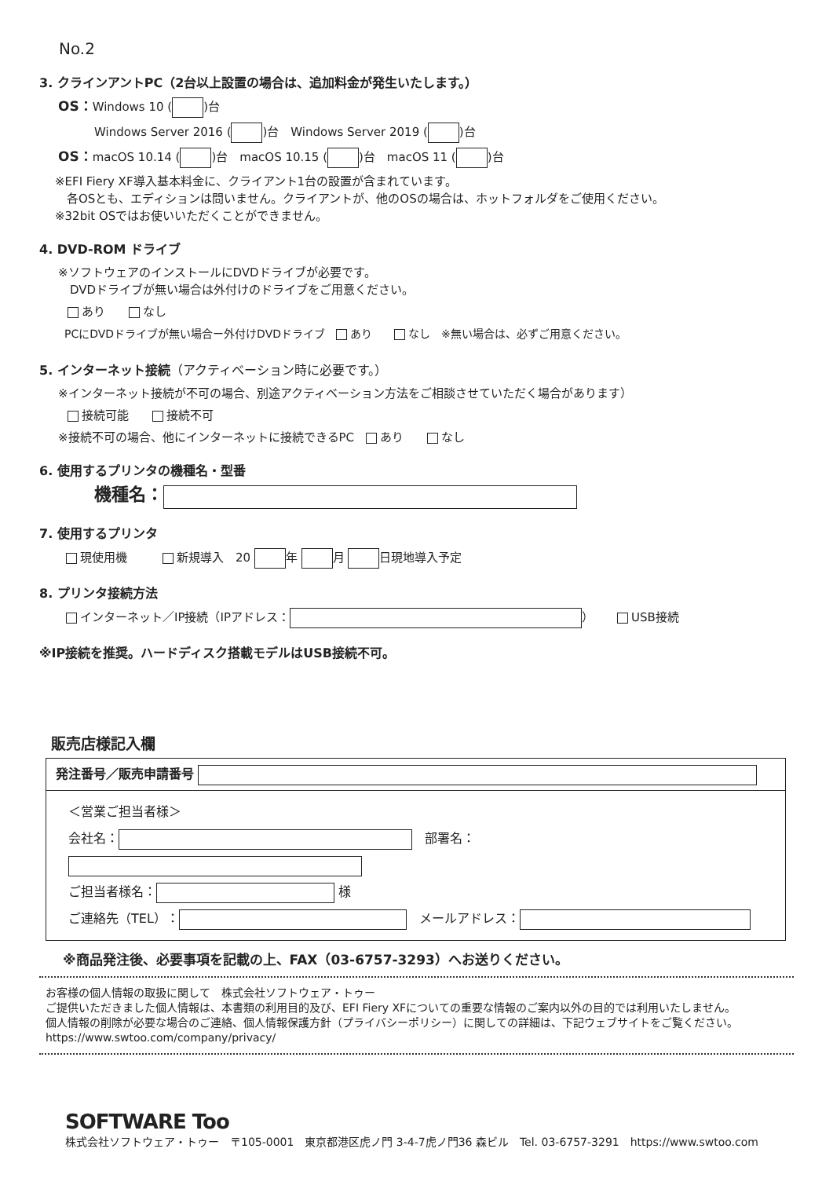No.2
3. クラインアントPC（2台以上設置の場合は、追加料金が発生いたします。）
OS：Windows 10 ( )台
Windows Server 2016 ( )台　Windows Server 2019 ( )台
OS：macOS 10.14 ( )台　macOS 10.15 ( )台　macOS 11 ( )台
※EFI Fiery XF導入基本料金に、クライアント1台の設置が含まれています。
　各OSとも、エディションは問いません。クライアントが、他のOSの場合は、ホットフォルダをご使用ください。
※32bit OSではお使いいただくことができません。
4. DVD-ROM ドライブ
※ソフトウェアのインストールにDVDドライブが必要です。
　DVDドライブが無い場合は外付けのドライブをご用意ください。
あり　　 なし
PCにDVDドライブが無い場合ー外付けDVDドライブ　 あり　　 なし　※無い場合は、必ずご用意ください。
5. インターネット接続（アクティベーション時に必要です。）
※インターネット接続が不可の場合、別途アクティベーション方法をご相談させていただく場合があります）
接続可能　　 接続不可
※接続不可の場合、他にインターネットに接続できるPC　 あり　　 なし
6. 使用するプリンタの機種名・型番
機種名：
7. 使用するプリンタ
現使用機　　　 新規導入　20 年 月 日現地導入予定
8. プリンタ接続方法
インターネット／IP接続（IPアドレス： ）　　 USB接続
※IP接続を推奨。ハードディスク搭載モデルはUSB接続不可。
販売店様記入欄
発注番号／販売申請番号
＜営業ご担当者様＞
会社名：　部署名：
ご担当者様名： 様
ご連絡先（TEL）：　メールアドレス：
※商品発注後、必要事項を記載の上、FAX（03-6757-3293）へお送りください。
お客様の個人情報の取扱に関して　株式会社ソフトウェア・トゥー
ご提供いただきました個人情報は、本書類の利用目的及び、EFI Fiery XFについての重要な情報のご案内以外の目的では利用いたしません。
個人情報の削除が必要な場合のご連絡、個人情報保護方針（プライバシーポリシー）に関しての詳細は、下記ウェブサイトをご覧ください。
https://www.swtoo.com/company/privacy/
SOFTWARE Too
株式会社ソフトウェア・トゥー　〒105-0001　東京都港区虎ノ門 3-4-7虎ノ門36 森ビル　Tel. 03-6757-3291　https://www.swtoo.com